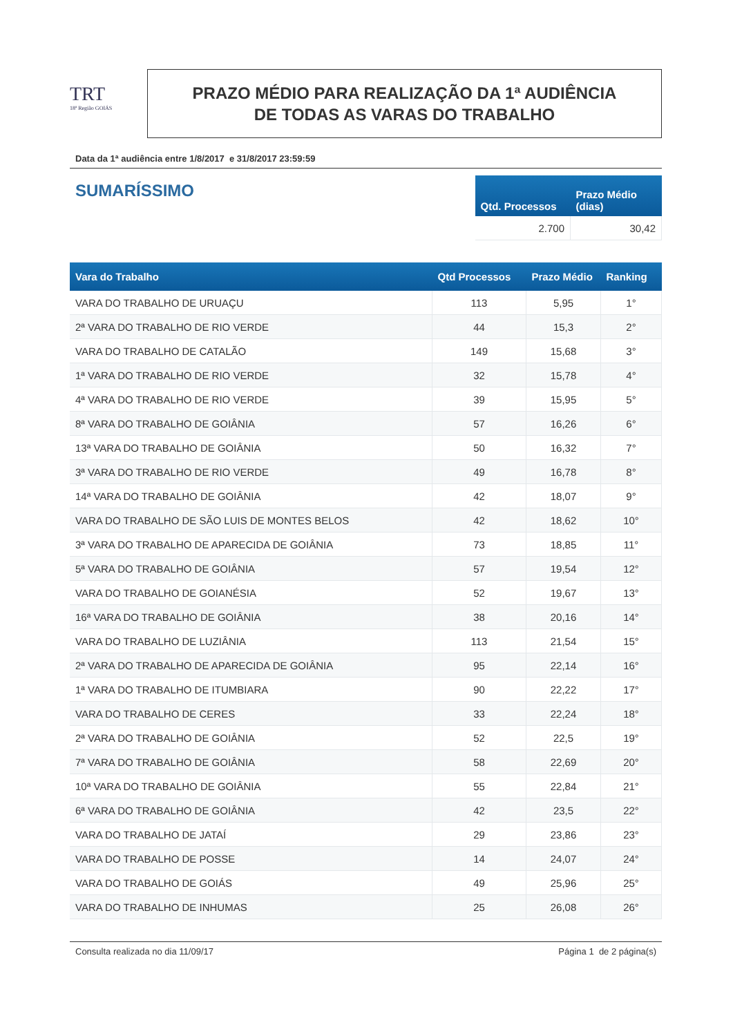TRT
18ª Região GOIÁS
PRAZO MÉDIO PARA REALIZAÇÃO DA 1ª AUDIÊNCIA
DE TODAS AS VARAS DO TRABALHO
Data da 1ª audiência entre 1/8/2017 e 31/8/2017 23:59:59
SUMARÍSSIMO
| Qtd. Processos | Prazo Médio (dias) |
| --- | --- |
| 2.700 | 30,42 |
| Vara do Trabalho | Qtd Processos | Prazo Médio | Ranking |
| --- | --- | --- | --- |
| VARA DO TRABALHO DE URUAÇU | 113 | 5,95 | 1° |
| 2ª VARA DO TRABALHO DE RIO VERDE | 44 | 15,3 | 2° |
| VARA DO TRABALHO DE CATALÃO | 149 | 15,68 | 3° |
| 1ª VARA DO TRABALHO DE RIO VERDE | 32 | 15,78 | 4° |
| 4ª VARA DO TRABALHO DE RIO VERDE | 39 | 15,95 | 5° |
| 8ª VARA DO TRABALHO DE GOIÂNIA | 57 | 16,26 | 6° |
| 13ª VARA DO TRABALHO DE GOIÂNIA | 50 | 16,32 | 7° |
| 3ª VARA DO TRABALHO DE RIO VERDE | 49 | 16,78 | 8° |
| 14ª VARA DO TRABALHO DE GOIÂNIA | 42 | 18,07 | 9° |
| VARA DO TRABALHO DE SÃO LUIS DE MONTES BELOS | 42 | 18,62 | 10° |
| 3ª VARA DO TRABALHO DE APARECIDA DE GOIÂNIA | 73 | 18,85 | 11° |
| 5ª VARA DO TRABALHO DE GOIÂNIA | 57 | 19,54 | 12° |
| VARA DO TRABALHO DE GOIANÉSIA | 52 | 19,67 | 13° |
| 16ª VARA DO TRABALHO DE GOIÂNIA | 38 | 20,16 | 14° |
| VARA DO TRABALHO DE LUZIÂNIA | 113 | 21,54 | 15° |
| 2ª VARA DO TRABALHO DE APARECIDA DE GOIÂNIA | 95 | 22,14 | 16° |
| 1ª VARA DO TRABALHO DE ITUMBIARA | 90 | 22,22 | 17° |
| VARA DO TRABALHO DE CERES | 33 | 22,24 | 18° |
| 2ª VARA DO TRABALHO DE GOIÂNIA | 52 | 22,5 | 19° |
| 7ª VARA DO TRABALHO DE GOIÂNIA | 58 | 22,69 | 20° |
| 10ª VARA DO TRABALHO DE GOIÂNIA | 55 | 22,84 | 21° |
| 6ª VARA DO TRABALHO DE GOIÂNIA | 42 | 23,5 | 22° |
| VARA DO TRABALHO DE JATAÍ | 29 | 23,86 | 23° |
| VARA DO TRABALHO DE POSSE | 14 | 24,07 | 24° |
| VARA DO TRABALHO DE GOIÁS | 49 | 25,96 | 25° |
| VARA DO TRABALHO DE INHUMAS | 25 | 26,08 | 26° |
Consulta realizada no dia 11/09/17 Página 1 de 2 página(s)